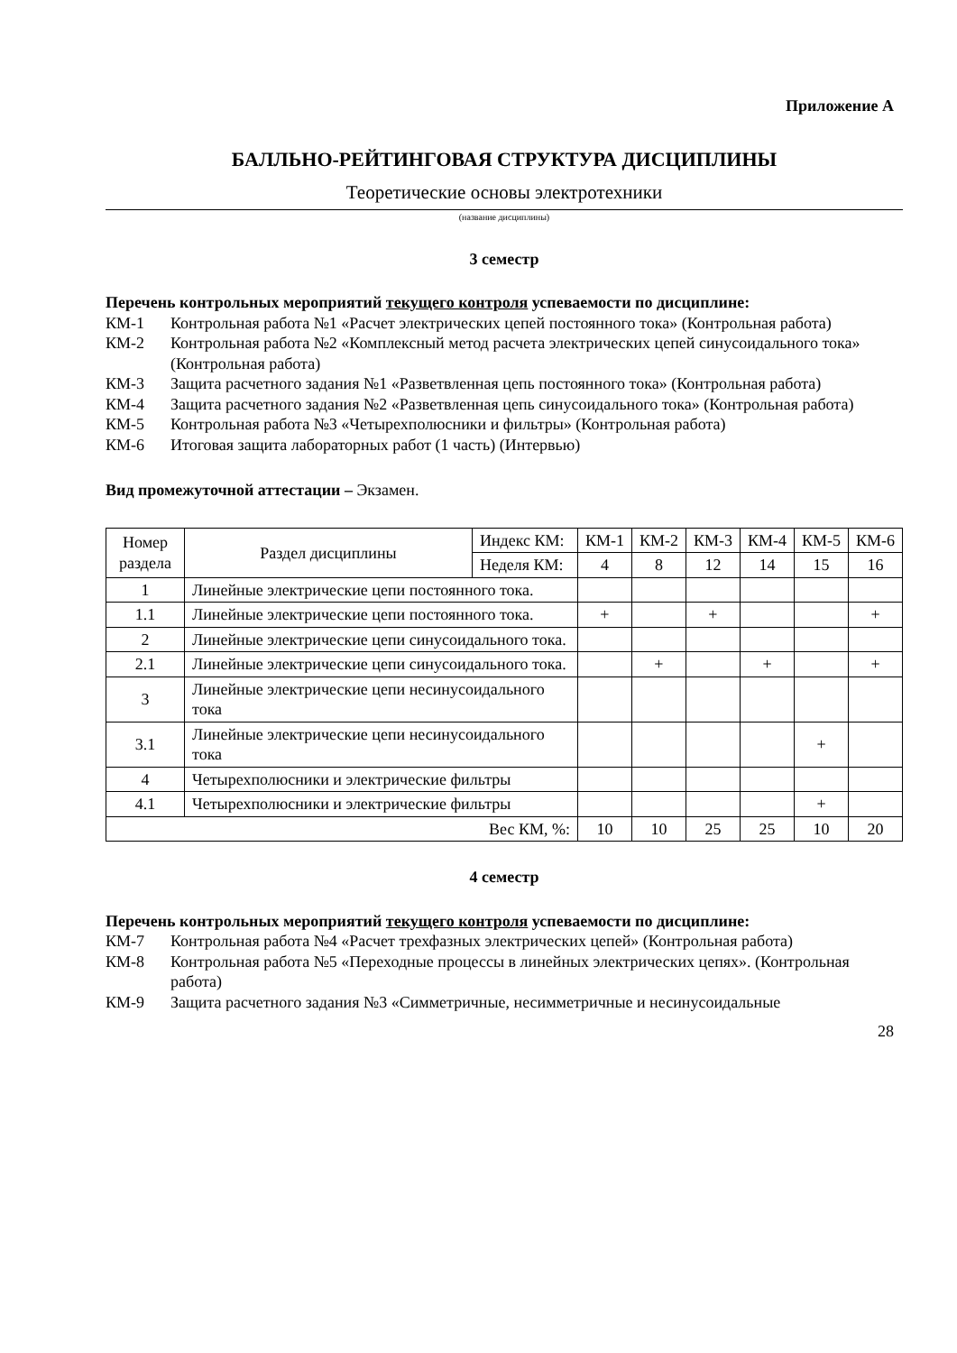Приложение А
БАЛЛЬНО-РЕЙТИНГОВАЯ СТРУКТУРА ДИСЦИПЛИНЫ
Теоретические основы электротехники
(название дисциплины)
3 семестр
Перечень контрольных мероприятий текущего контроля успеваемости по дисциплине:
КМ-1 Контрольная работа №1 «Расчет электрических цепей постоянного тока» (Контрольная работа)
КМ-2 Контрольная работа №2 «Комплексный метод расчета электрических цепей синусоидального тока» (Контрольная работа)
КМ-3 Защита расчетного задания №1 «Разветвленная цепь постоянного тока» (Контрольная работа)
КМ-4 Защита расчетного задания №2 «Разветвленная цепь синусоидального тока» (Контрольная работа)
КМ-5 Контрольная работа №3 «Четырехполюсники и фильтры» (Контрольная работа)
КМ-6 Итоговая защита лабораторных работ (1 часть) (Интервью)
Вид промежуточной аттестации – Экзамен.
| Номер раздела | Раздел дисциплины | Индекс КМ: | КМ-1 | КМ-2 | КМ-3 | КМ-4 | КМ-5 | КМ-6 |
| | | Неделя КМ: | 4 | 8 | 12 | 14 | 15 | 16 |
| 1 | Линейные электрические цепи постоянного тока. | | | | | | | |
| 1.1 | Линейные электрические цепи постоянного тока. | | + | | + | | | + |
| 2 | Линейные электрические цепи синусоидального тока. | | | | | | | |
| 2.1 | Линейные электрические цепи синусоидального тока. | | | + | | + | | + |
| 3 | Линейные электрические цепи несинусоидального тока | | | | | | | |
| 3.1 | Линейные электрические цепи несинусоидального тока | | | | | | + | |
| 4 | Четырехполюсники и электрические фильтры | | | | | | | |
| 4.1 | Четырехполюсники и электрические фильтры | | | | | | + | |
| Вес КМ, %: | | | 10 | 10 | 25 | 25 | 10 | 20 |
4 семестр
Перечень контрольных мероприятий текущего контроля успеваемости по дисциплине:
КМ-7 Контрольная работа №4 «Расчет трехфазных электрических цепей» (Контрольная работа)
КМ-8 Контрольная работа №5 «Переходные процессы в линейных электрических цепях». (Контрольная работа)
КМ-9 Защита расчетного задания №3 «Симметричные, несимметричные и несинусоидальные
28